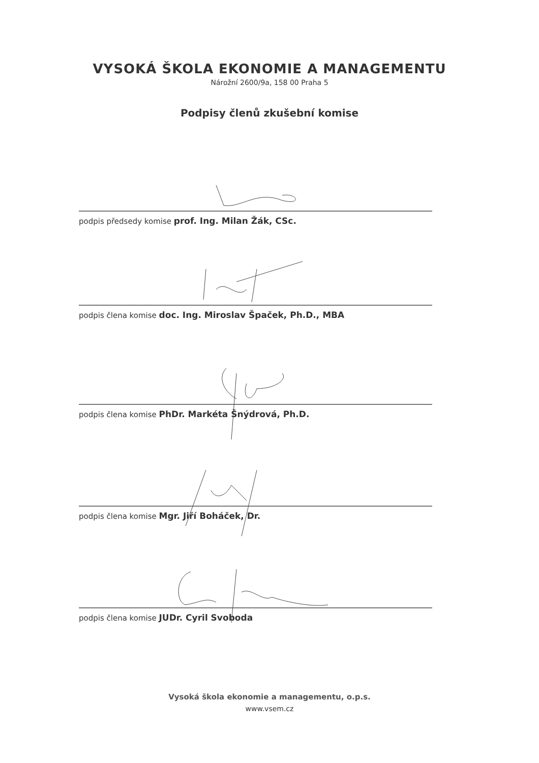VYSOKÁ ŠKOLA EKONOMIE A MANAGEMENTU
Nárožní 2600/9a, 158 00 Praha 5
Podpisy členů zkušební komise
podpis předsedy komise prof. Ing. Milan Žák, CSc.
podpis člena komise doc. Ing. Miroslav Špaček, Ph.D., MBA
podpis člena komise PhDr. Markéta Šnýdrová, Ph.D.
podpis člena komise Mgr. Jiří Boháček, Dr.
podpis člena komise JUDr. Cyril Svoboda
Vysoká škola ekonomie a managementu, o.p.s.
www.vsem.cz